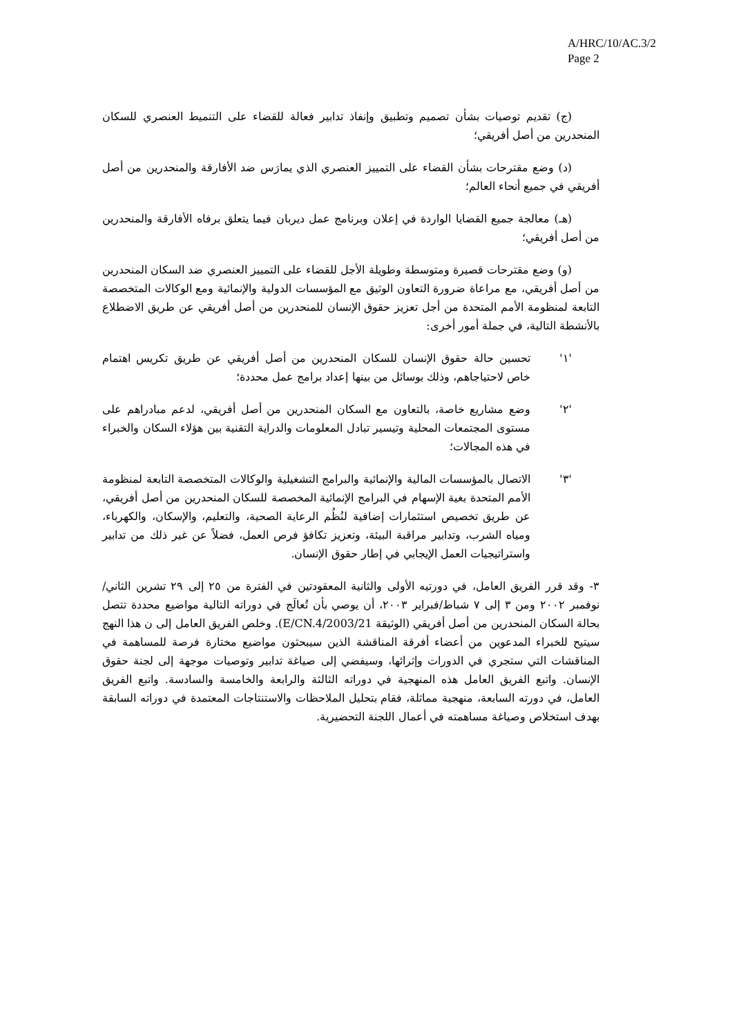A/HRC/10/AC.3/2
Page 2
(ج) تقديم توصيات بشأن تصميم وتطبيق وإنفاذ تدابير فعالة للقضاء على التنميط العنصري للسكان المنحدرين من أصل أفريقي؛
(د) وضع مقترحات بشأن القضاء على التمييز العنصري الذي يمارَس ضد الأفارقة والمنحدرين من أصل أفريقي في جميع أنحاء العالم؛
(هـ) معالجة جميع القضايا الواردة في إعلان وبرنامج عمل ديربان فيما يتعلق برفاه الأفارقة والمنحدرين من أصل أفريقي؛
(و) وضع مقترحات قصيرة ومتوسطة وطويلة الأجل للقضاء على التمييز العنصري ضد السكان المنحدرين من أصل أفريقي، مع مراعاة ضرورة التعاون الوثيق مع المؤسسات الدولية والإنمائية ومع الوكالات المتخصصة التابعة لمنظومة الأمم المتحدة من أجل تعزيز حقوق الإنسان للمنحدرين من أصل أفريقي عن طريق الاضطلاع بالأنشطة التالية، في جملة أمور أخرى:
'١' تحسين حالة حقوق الإنسان للسكان المنحدرين من أصل أفريقي عن طريق تكريس اهتمام خاص لاحتياجاهم، وذلك بوسائل من بينها إعداد برامج عمل محددة؛
'٢' وضع مشاريع خاصة، بالتعاون مع السكان المنحدرين من أصل أفريقي، لدعم مبادراهم على مستوى المجتمعات المحلية وتيسير تبادل المعلومات والدراية التقنية بين هؤلاء السكان والخبراء في هذه المجالات؛
'٣' الاتصال بالمؤسسات المالية والإنمائية والبرامج التشغيلية والوكالات المتخصصة التابعة لمنظومة الأمم المتحدة بغية الإسهام في البرامج الإنمائية المخصصة للسكان المنحدرين من أصل أفريقي، عن طريق تخصيص استثمارات إضافية لنُظُم الرعاية الصحية، والتعليم، والإسكان، والكهرباء، ومياه الشرب، وتدابير مراقبة البيئة، وتعزيز تكافؤ فرص العمل، فضلاً عن غير ذلك من تدابير واستراتيجيات العمل الإيجابي في إطار حقوق الإنسان.
٣- وقد قرر الفريق العامل، في دورتيه الأولى والثانية المعقودتين في الفترة من ٢٥ إلى ٢٩ تشرين الثاني/نوفمبر ٢٠٠٢ ومن ٣ إلى ٧ شباط/فبراير ٢٠٠٣، أن يوصي بأن تُعالَج في دوراته التالية مواضيع محددة تتصل بحالة السكان المنحدرين من أصل أفريقي (الوثيقة E/CN.4/2003/21). وخلص الفريق العامل إلى ن هذا النهج سيتيح للخبراء المدعوين من أعضاء أفرقة المناقشة الذين سيبحثون مواضيع مختارة فرصة للمساهمة في المناقشات التي ستجري في الدورات وإثرائها، وسيفضي إلى صياغة تدابير وتوصيات موجهة إلى لجنة حقوق الإنسان. واتبع الفريق العامل هذه المنهجية في دوراته الثالثة والرابعة والخامسة والسادسة. واتبع الفريق العامل، في دورته السابعة، منهجية مماثلة، فقام بتحليل الملاحظات والاستنتاجات المعتمدة في دوراته السابقة بهدف استخلاص وصياغة مساهمته في أعمال اللجنة التحضيرية.